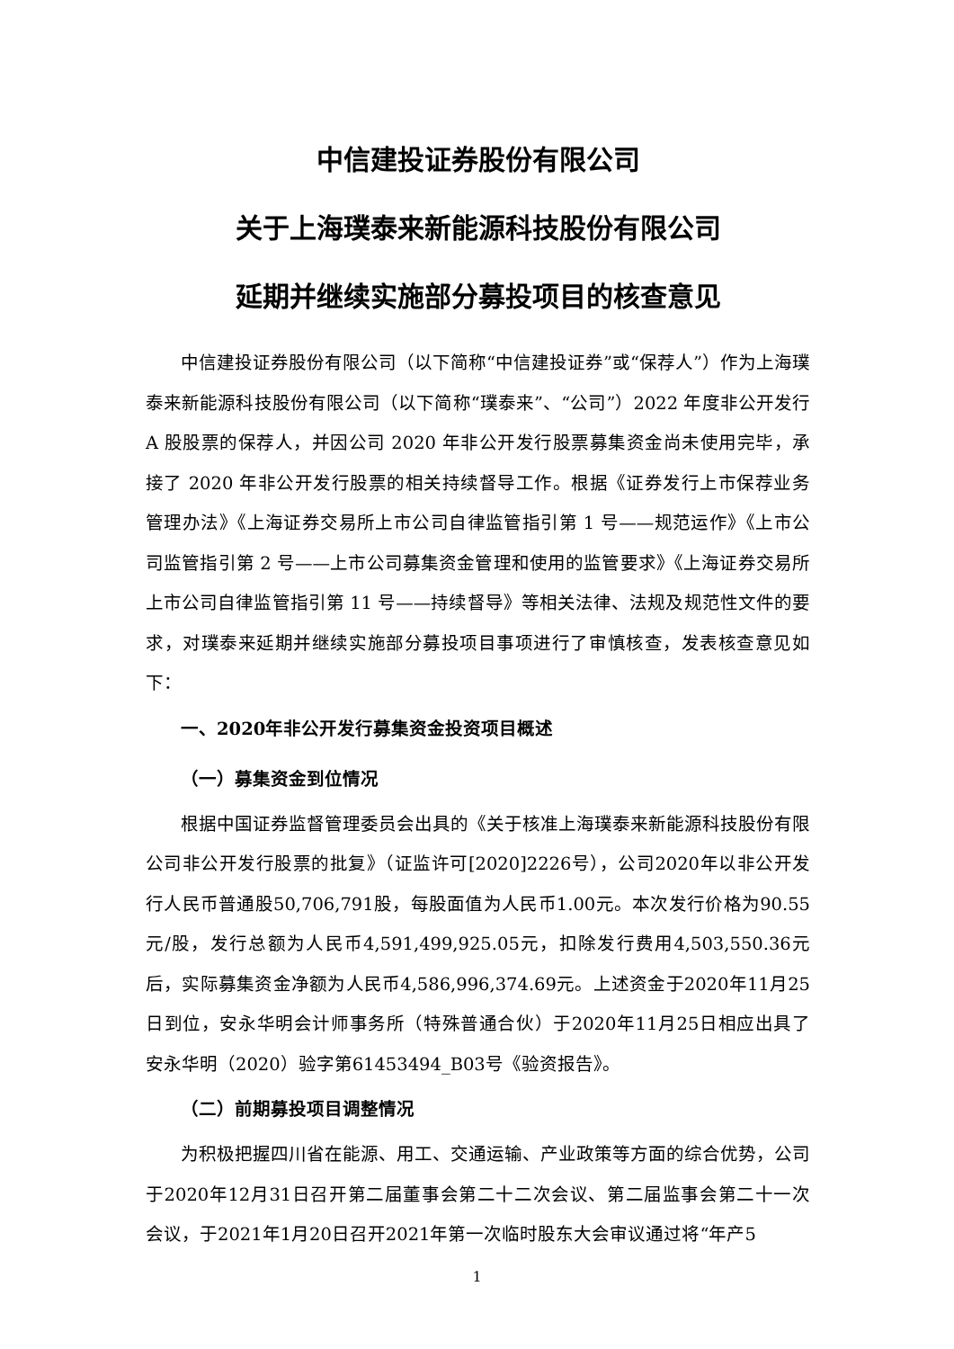中信建投证券股份有限公司
关于上海璞泰来新能源科技股份有限公司
延期并继续实施部分募投项目的核查意见
中信建投证券股份有限公司（以下简称“中信建投证券”或“保荐人”）作为上海璞泰来新能源科技股份有限公司（以下简称“璞泰来”、“公司”）2022 年度非公开发行 A 股股票的保荐人，并因公司 2020 年非公开发行股票募集资金尚未使用完毕，承接了 2020 年非公开发行股票的相关持续督导工作。根据《证券发行上市保荐业务管理办法》《上海证券交易所上市公司自律监管指引第 1 号——规范运作》《上市公司监管指引第 2 号——上市公司募集资金管理和使用的监管要求》《上海证券交易所上市公司自律监管指引第 11 号——持续督导》等相关法律、法规及规范性文件的要求，对璞泰来延期并继续实施部分募投项目事项进行了审慎核查，发表核查意见如下：
一、2020年非公开发行募集资金投资项目概述
（一）募集资金到位情况
根据中国证券监督管理委员会出具的《关于核准上海璞泰来新能源科技股份有限公司非公开发行股票的批复》（证监许可[2020]2226号），公司2020年以非公开发行人民币普通股50,706,791股，每股面值为人民币1.00元。本次发行价格为90.55元/股，发行总额为人民币4,591,499,925.05元，扣除发行费用4,503,550.36元后，实际募集资金净额为人民币4,586,996,374.69元。上述资金于2020年11月25日到位，安永华明会计师事务所（特殊普通合伙）于2020年11月25日相应出具了安永华明（2020）验字第61453494_B03号《验资报告》。
（二）前期募投项目调整情况
为积极把握四川省在能源、用工、交通运输、产业政策等方面的综合优势，公司于2020年12月31日召开第二届董事会第二十二次会议、第二届监事会第二十一次会议，于2021年1月20日召开2021年第一次临时股东大会审议通过将“年产5
1